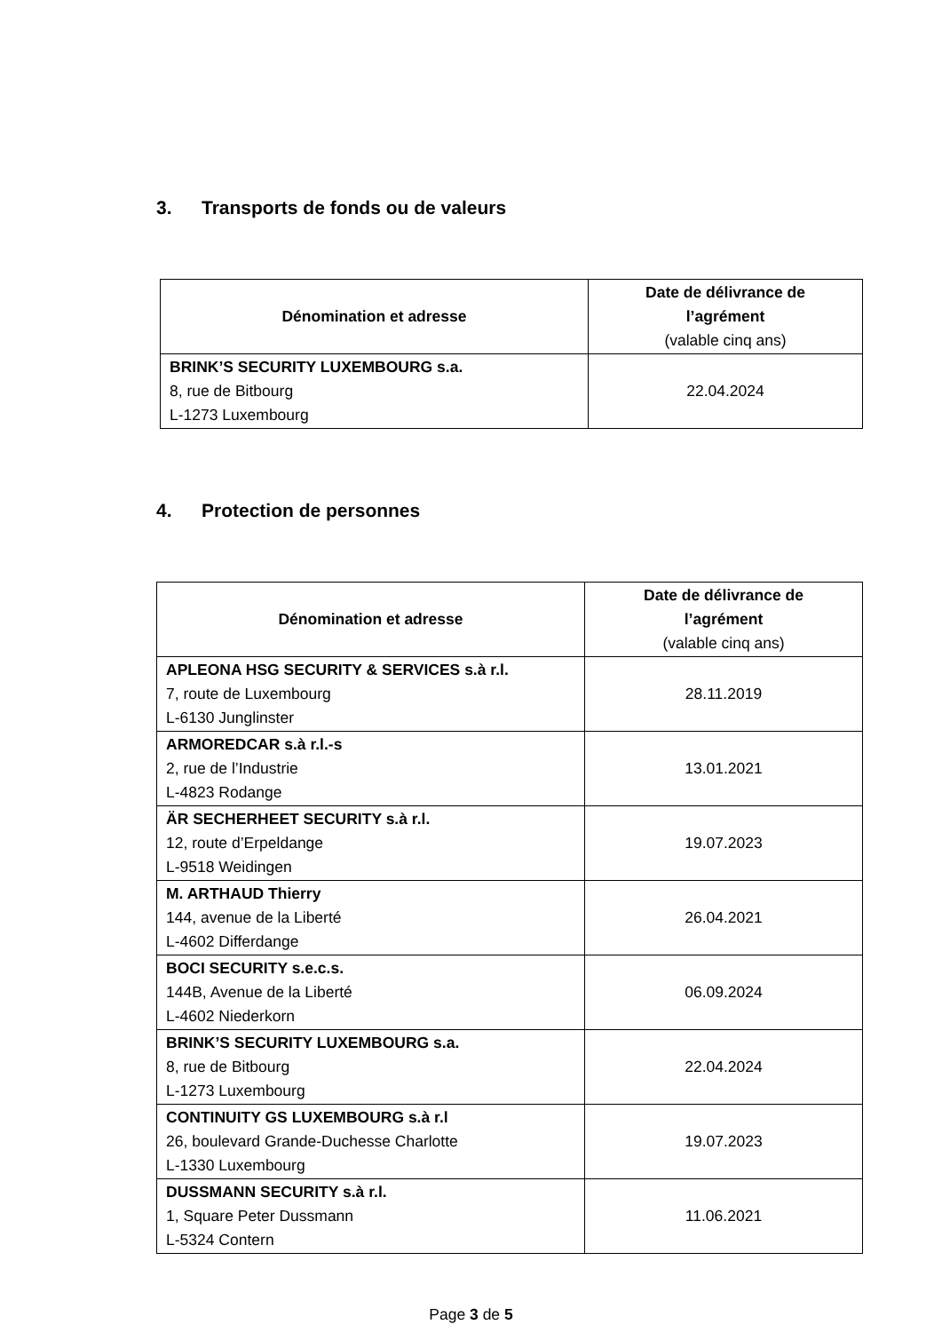3. Transports de fonds ou de valeurs
| Dénomination et adresse | Date de délivrance de l’agrément (valable cinq ans) |
| --- | --- |
| BRINK’S SECURITY LUXEMBOURG s.a. 8, rue de Bitbourg L-1273 Luxembourg | 22.04.2024 |
4. Protection de personnes
| Dénomination et adresse | Date de délivrance de l’agrément (valable cinq ans) |
| --- | --- |
| APLEONA HSG SECURITY & SERVICES s.à r.l. 7, route de Luxembourg L-6130 Junglinster | 28.11.2019 |
| ARMOREDCAR s.à r.l.-s 2, rue de l’Industrie L-4823 Rodange | 13.01.2021 |
| ÄR SECHERHEET SECURITY s.à r.l. 12, route d’Erpeldange L-9518 Weidingen | 19.07.2023 |
| M. ARTHAUD Thierry 144, avenue de la Liberté L-4602 Differdange | 26.04.2021 |
| BOCI SECURITY s.e.c.s. 144B, Avenue de la Liberté L-4602 Niederkorn | 06.09.2024 |
| BRINK’S SECURITY LUXEMBOURG s.a. 8, rue de Bitbourg L-1273 Luxembourg | 22.04.2024 |
| CONTINUITY GS LUXEMBOURG s.à r.l 26, boulevard Grande-Duchesse Charlotte L-1330 Luxembourg | 19.07.2023 |
| DUSSMANN SECURITY s.à r.l. 1, Square Peter Dussmann L-5324 Contern | 11.06.2021 |
Page 3 de 5